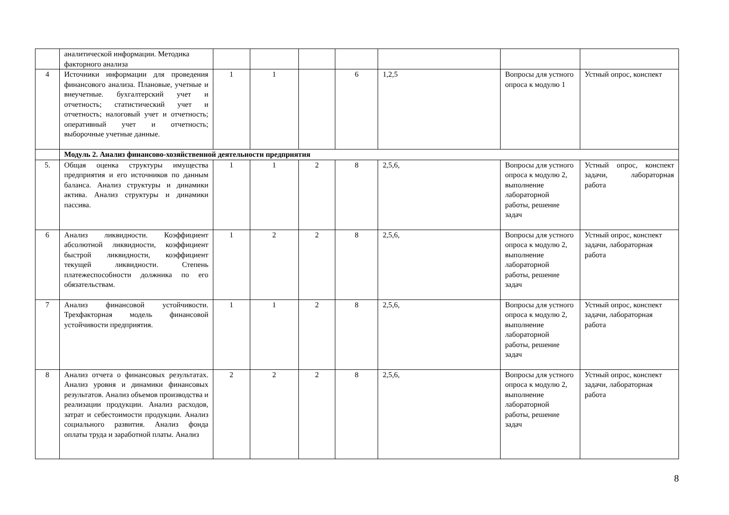| | аналитической информации. Методика факторного анализа | | | | | | | |
| 4 | Источники информации для проведения финансового анализа. Плановые, учетные и внеучетные. бухгалтерский учет и отчетность; статистический учет и отчетность; налоговый учет и отчетность; оперативный учет и отчетность; выборочные учетные данные. | 1 | 1 | | 6 | 1,2,5 | Вопросы для устного опроса к модулю 1 | Устный опрос, конспект |
| | Модуль 2. Анализ финансово-хозяйственной деятельности предприятия | | | | | | | |
| 5. | Общая оценка структуры имущества предприятия и его источников по данным баланса. Анализ структуры и динамики актива. Анализ структуры и динамики пассива. | 1 | 1 | 2 | 8 | 2,5,6, | Вопросы для устного опроса к модулю 2, выполнение лабораторной работы, решение задач | Устный опрос, конспект задачи, лабораторная работа |
| 6 | Анализ ликвидности. Коэффициент абсолютной ликвидности, коэффициент быстрой ликвидности, коэффициент текущей ликвидности. Степень платежеспособности должника по его обязательствам. | 1 | 2 | 2 | 8 | 2,5,6, | Вопросы для устного опроса к модулю 2, выполнение лабораторной работы, решение задач | Устный опрос, конспект задачи, лабораторная работа |
| 7 | Анализ финансовой устойчивости. Трехфакторная модель финансовой устойчивости предприятия. | 1 | 1 | 2 | 8 | 2,5,6, | Вопросы для устного опроса к модулю 2, выполнение лабораторной работы, решение задач | Устный опрос, конспект задачи, лабораторная работа |
| 8 | Анализ отчета о финансовых результатах. Анализ уровня и динамики финансовых результатов. Анализ объемов производства и реализации продукции. Анализ расходов, затрат и себестоимости продукции. Анализ социального развития. Анализ фонда оплаты труда и заработной платы. Анализ | 2 | 2 | 2 | 8 | 2,5,6, | Вопросы для устного опроса к модулю 2, выполнение лабораторной работы, решение задач | Устный опрос, конспект задачи, лабораторная работа |
8